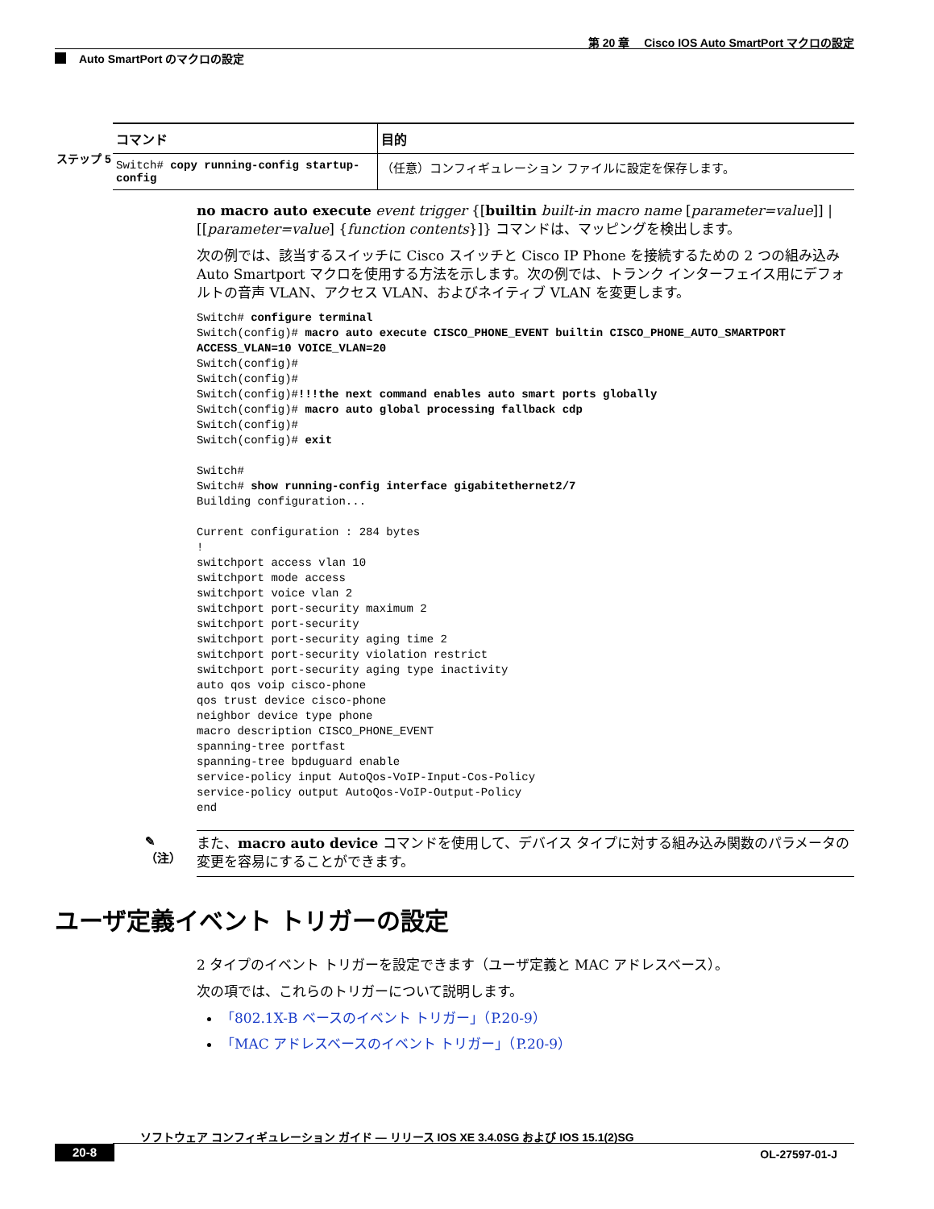第 20 章　 Cisco IOS Auto SmartPort マクロの設定
Auto SmartPort のマクロの設定
ステップ 5
| コマンド | 目的 |
| --- | --- |
| Switch# copy running-config startup-config | （任意）コンフィギュレーション ファイルに設定を保存します。 |
no macro auto execute event trigger {[builtin built-in macro name [parameter=value]] | [[parameter=value] {function contents}]} コマンドは、マッピングを検出します。
次の例では、該当するスイッチに Cisco スイッチと Cisco IP Phone を接続するための 2 つの組み込み Auto Smartport マクロを使用する方法を示します。次の例では、トランク インターフェイス用にデフォルトの音声 VLAN、アクセス VLAN、およびネイティブ VLAN を変更します。
Switch# configure terminal
Switch(config)# macro auto execute CISCO_PHONE_EVENT builtin CISCO_PHONE_AUTO_SMARTPORT
ACCESS_VLAN=10 VOICE_VLAN=20
Switch(config)#
Switch(config)#
Switch(config)#!!!the next command enables auto smart ports globally
Switch(config)# macro auto global processing fallback cdp
Switch(config)#
Switch(config)# exit

Switch#
Switch# show running-config interface gigabitethernet2/7
Building configuration...

Current configuration : 284 bytes
!
switchport access vlan 10
switchport mode access
switchport voice vlan 2
switchport port-security maximum 2
switchport port-security
switchport port-security aging time 2
switchport port-security violation restrict
switchport port-security aging type inactivity
auto qos voip cisco-phone
qos trust device cisco-phone
neighbor device type phone
macro description CISCO_PHONE_EVENT
spanning-tree portfast
spanning-tree bpduguard enable
service-policy input AutoQos-VoIP-Input-Cos-Policy
service-policy output AutoQos-VoIP-Output-Policy
end
✎
（注）
また、macro auto device コマンドを使用して、デバイス タイプに対する組み込み関数のパラメータの変更を容易にすることができます。
ユーザ定義イベント トリガーの設定
2 タイプのイベント トリガーを設定できます（ユーザ定義と MAC アドレスベース）。
次の項では、これらのトリガーについて説明します。
「802.1X-B ベースのイベント トリガー」（P.20-9）
「MAC アドレスベースのイベント トリガー」（P.20-9）
ソフトウェア コンフィギュレーション ガイド ― リリース IOS XE 3.4.0SG および IOS 15.1(2)SG
20-8 OL-27597-01-J